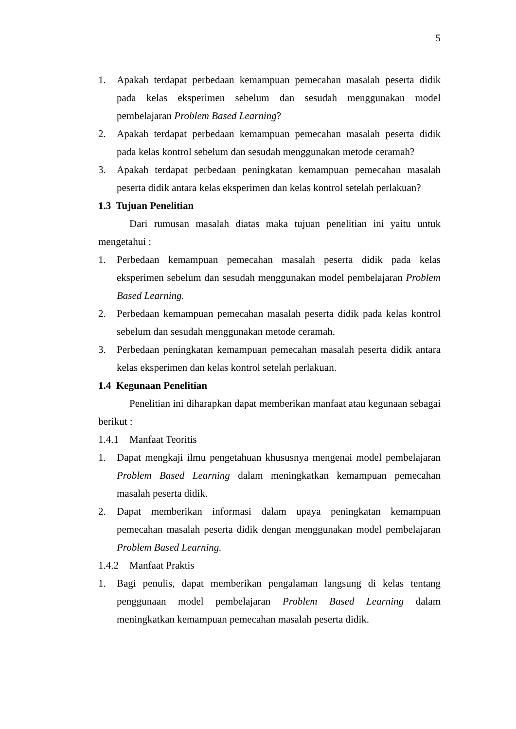5
1. Apakah terdapat perbedaan kemampuan pemecahan masalah peserta didik pada kelas eksperimen sebelum dan sesudah menggunakan model pembelajaran Problem Based Learning?
2. Apakah terdapat perbedaan kemampuan pemecahan masalah peserta didik pada kelas kontrol sebelum dan sesudah menggunakan metode ceramah?
3. Apakah terdapat perbedaan peningkatan kemampuan pemecahan masalah peserta didik antara kelas eksperimen dan kelas kontrol setelah perlakuan?
1.3 Tujuan Penelitian
Dari rumusan masalah diatas maka tujuan penelitian ini yaitu untuk mengetahui :
1. Perbedaan kemampuan pemecahan masalah peserta didik pada kelas eksperimen sebelum dan sesudah menggunakan model pembelajaran Problem Based Learning.
2. Perbedaan kemampuan pemecahan masalah peserta didik pada kelas kontrol sebelum dan sesudah menggunakan metode ceramah.
3. Perbedaan peningkatan kemampuan pemecahan masalah peserta didik antara kelas eksperimen dan kelas kontrol setelah perlakuan.
1.4 Kegunaan Penelitian
Penelitian ini diharapkan dapat memberikan manfaat atau kegunaan sebagai berikut :
1.4.1 Manfaat Teoritis
1. Dapat mengkaji ilmu pengetahuan khususnya mengenai model pembelajaran Problem Based Learning dalam meningkatkan kemampuan pemecahan masalah peserta didik.
2. Dapat memberikan informasi dalam upaya peningkatan kemampuan pemecahan masalah peserta didik dengan menggunakan model pembelajaran Problem Based Learning.
1.4.2 Manfaat Praktis
1. Bagi penulis, dapat memberikan pengalaman langsung di kelas tentang penggunaan model pembelajaran Problem Based Learning dalam meningkatkan kemampuan pemecahan masalah peserta didik.